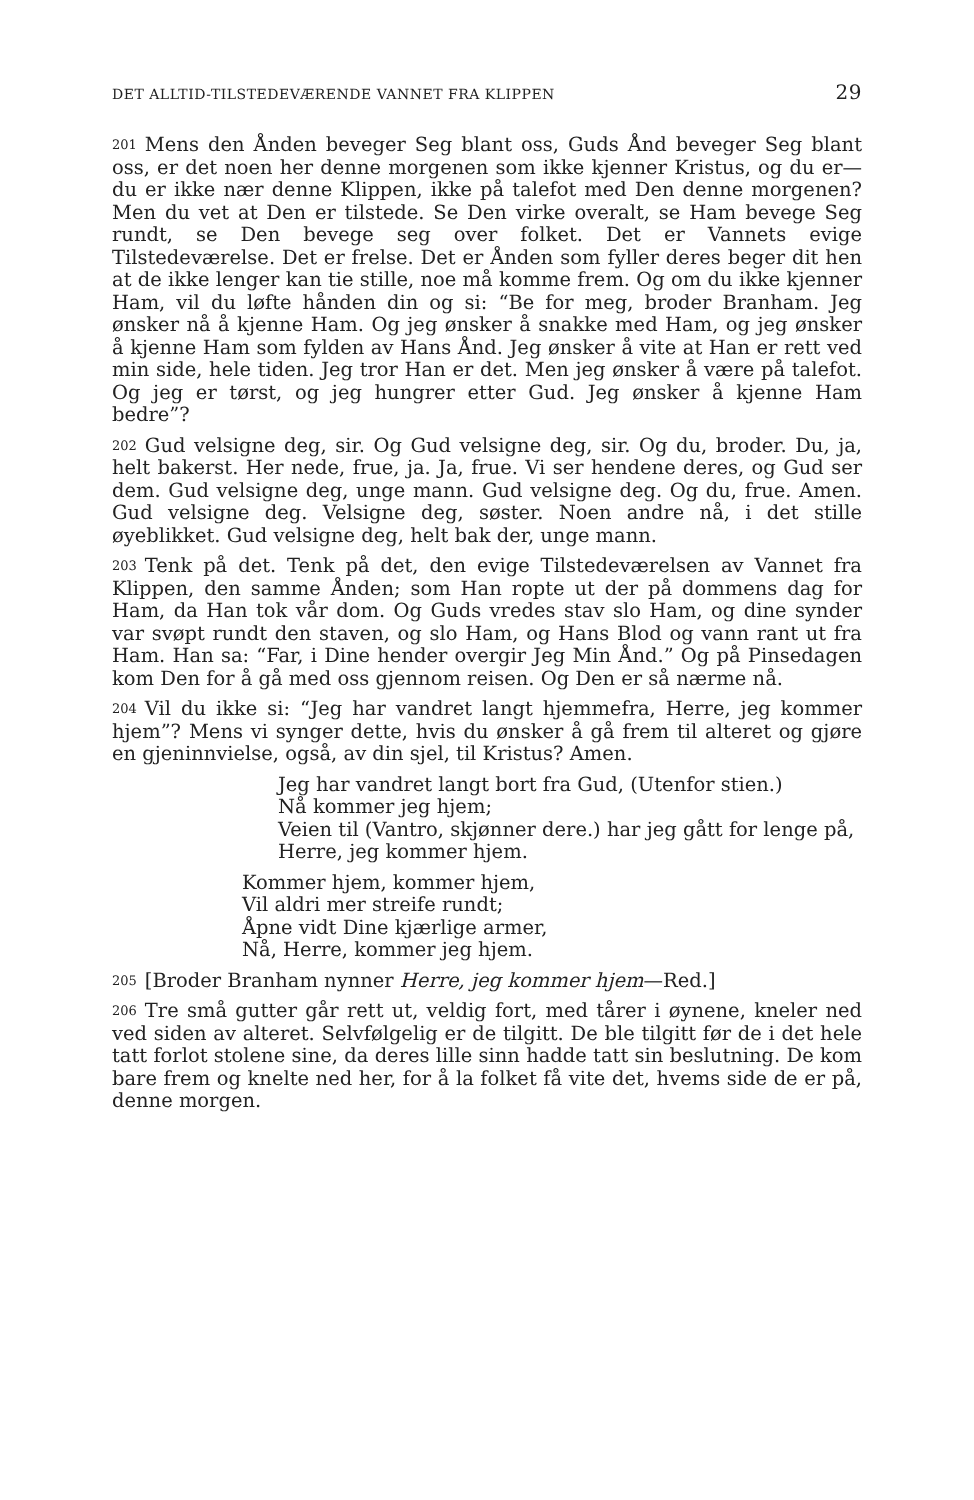DET ALLTID-TILSTEDEVÆRENDE VANNET FRA KLIPPEN 29
201 Mens den Ånden beveger Seg blant oss, Guds Ånd beveger Seg blant oss, er det noen her denne morgenen som ikke kjenner Kristus, og du er—du er ikke nær denne Klippen, ikke på talefot med Den denne morgenen? Men du vet at Den er tilstede. Se Den virke overalt, se Ham bevege Seg rundt, se Den bevege seg over folket. Det er Vannets evige Tilstedeværelse. Det er frelse. Det er Ånden som fyller deres beger dit hen at de ikke lenger kan tie stille, noe må komme frem. Og om du ikke kjenner Ham, vil du løfte hånden din og si: “Be for meg, broder Branham. Jeg ønsker nå å kjenne Ham. Og jeg ønsker å snakke med Ham, og jeg ønsker å kjenne Ham som fylden av Hans Ånd. Jeg ønsker å vite at Han er rett ved min side, hele tiden. Jeg tror Han er det. Men jeg ønsker å være på talefot. Og jeg er tørst, og jeg hungrer etter Gud. Jeg ønsker å kjenne Ham bedre”?
202 Gud velsigne deg, sir. Og Gud velsigne deg, sir. Og du, broder. Du, ja, helt bakerst. Her nede, frue, ja. Ja, frue. Vi ser hendene deres, og Gud ser dem. Gud velsigne deg, unge mann. Gud velsigne deg. Og du, frue. Amen. Gud velsigne deg. Velsigne deg, søster. Noen andre nå, i det stille øyeblikket. Gud velsigne deg, helt bak der, unge mann.
203 Tenk på det. Tenk på det, den evige Tilstedeværelsen av Vannet fra Klippen, den samme Ånden; som Han ropte ut der på dommens dag for Ham, da Han tok vår dom. Og Guds vredes stav slo Ham, og dine synder var svøpt rundt den staven, og slo Ham, og Hans Blod og vann rant ut fra Ham. Han sa: “Far, i Dine hender overgir Jeg Min Ånd.” Og på Pinsedagen kom Den for å gå med oss gjennom reisen. Og Den er så nærme nå.
204 Vil du ikke si: “Jeg har vandret langt hjemmefra, Herre, jeg kommer hjem”? Mens vi synger dette, hvis du ønsker å gå frem til alteret og gjøre en gjeninnvielse, også, av din sjel, til Kristus? Amen.
Jeg har vandret langt bort fra Gud, (Utenfor stien.)
Nå kommer jeg hjem;
Veien til (Vantro, skjønner dere.) har jeg gått for lenge på,
Herre, jeg kommer hjem.
Kommer hjem, kommer hjem,
Vil aldri mer streife rundt;
Åpne vidt Dine kjærlige armer,
Nå, Herre, kommer jeg hjem.
205 [Broder Branham nynner Herre, jeg kommer hjem—Red.]
206 Tre små gutter går rett ut, veldig fort, med tårer i øynene, kneler ned ved siden av alteret. Selvfølgelig er de tilgitt. De ble tilgitt før de i det hele tatt forlot stolene sine, da deres lille sinn hadde tatt sin beslutning. De kom bare frem og knelte ned her, for å la folket få vite det, hvems side de er på, denne morgen.